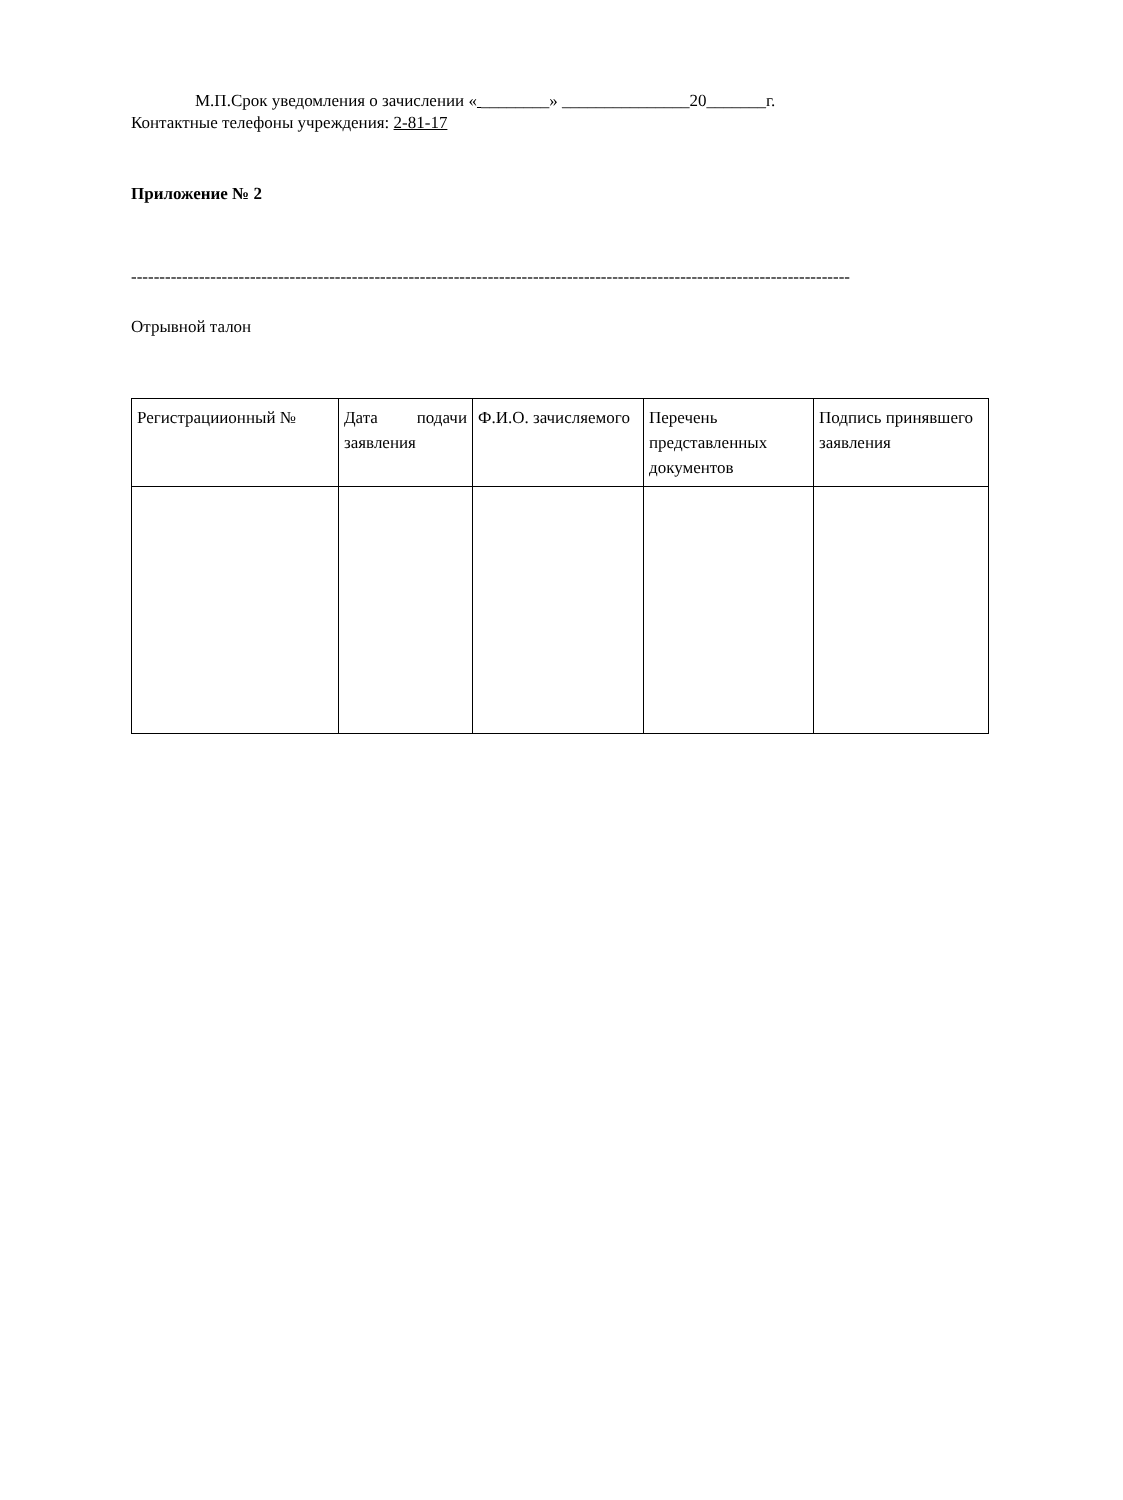М.П.Срок уведомления о зачислении « ________» _______________20_______г.
Контактные телефоны учреждения: 2-81-17
Приложение № 2
-------------------------------------------------------------------------------------------------------------------------------
Отрывной талон
| Регистрациионный № | Дата подачи заявления | Ф.И.О. зачисляемого | Перечень представленных документов | Подпись принявшего заявления |